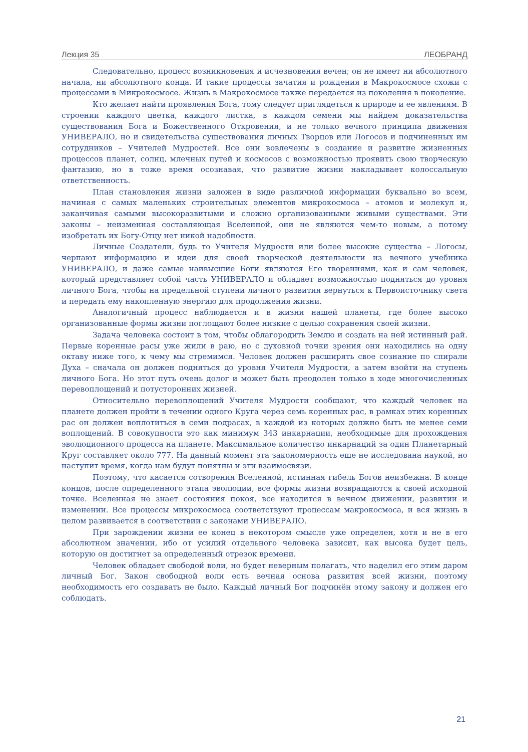Лекция 35 ЛЕОБРАНД
Следовательно, процесс возникновения и исчезновения вечен; он не имеет ни абсолютного начала, ни абсолютного конца. И такие процессы зачатия и рождения в Макрокосмосе схожи с процессами в Микрокосмосе. Жизнь в Макрокосмосе также передается из поколения в поколение.
Кто желает найти проявления Бога, тому следует приглядеться к природе и ее явлениям. В строении каждого цветка, каждого листка, в каждом семени мы найдем доказательства существования Бога и Божественного Откровения, и не только вечного принципа движения УНИВЕРАЛО, но и свидетельства существования личных Творцов или Логосов и подчиненных им сотрудников – Учителей Мудростей. Все они вовлечены в создание и развитие жизненных процессов планет, солнц, млечных путей и космосов с возможностью проявить свою творческую фантазию, но в тоже время осознавая, что развитие жизни накладывает колоссальную ответственность.
План становления жизни заложен в виде различной информации буквально во всем, начиная с самых маленьких строительных элементов микрокосмоса – атомов и молекул и, заканчивая самыми высокоразвитыми и сложно организованными живыми существами. Эти законы – неизменная составляющая Вселенной, они не являются чем-то новым, а потому изобретать их Богу-Отцу нет никой надобности.
Личные Создатели, будь то Учителя Мудрости или более высокие существа – Логосы, черпают информацию и идеи для своей творческой деятельности из вечного учебника УНИВЕРАЛО, и даже самые наивысшие Боги являются Его творениями, как и сам человек, который представляет собой часть УНИВЕРАЛО и обладает возможностью подняться до уровня личного Бога, чтобы на предельной ступени личного развития вернуться к Первоисточнику света и передать ему накопленную энергию для продолжения жизни.
Аналогичный процесс наблюдается и в жизни нашей планеты, где более высоко организованные формы жизни поглощают более низкие с целью сохранения своей жизни.
Задача человека состоит в том, чтобы облагородить Землю и создать на ней истинный рай. Первые коренные расы уже жили в раю, но с духовной точки зрения они находились на одну октаву ниже того, к чему мы стремимся. Человек должен расширять свое сознание по спирали Духа – сначала он должен подняться до уровня Учителя Мудрости, а затем взойти на ступень личного Бога. Но этот путь очень долог и может быть преодолен только в ходе многочисленных перевоплощений и потусторонних жизней.
Относительно перевоплощений Учителя Мудрости сообщают, что каждый человек на планете должен пройти в течении одного Круга через семь коренных рас, в рамках этих коренных рас он должен воплотиться в семи подрасах, в каждой из которых должно быть не менее семи воплощений. В совокупности это как минимум 343 инкарнации, необходимые для прохождения эволюционного процесса на планете. Максимальное количество инкарнаций за один Планетарный Круг составляет около 777. На данный момент эта закономерность еще не исследована наукой, но наступит время, когда нам будут понятны и эти взаимосвязи.
Поэтому, что касается сотворения Вселенной, истинная гибель Богов неизбежна. В конце концов, после определенного этапа эволюции, все формы жизни возвращаются к своей исходной точке. Вселенная не знает состояния покоя, все находится в вечном движении, развитии и изменении. Все процессы микрокосмоса соответствуют процессам макрокосмоса, и вся жизнь в целом развивается в соответствии с законами УНИВЕРАЛО.
При зарождении жизни ее конец в некотором смысле уже определен, хотя и не в его абсолютном значении, ибо от усилий отдельного человека зависит, как высока будет цель, которую он достигнет за определенный отрезок времени.
Человек обладает свободой воли, но будет неверным полагать, что наделил его этим даром личный Бог. Закон свободной воли есть вечная основа развития всей жизни, поэтому необходимость его создавать не было. Каждый личный Бог подчинён этому закону и должен его соблюдать.
21